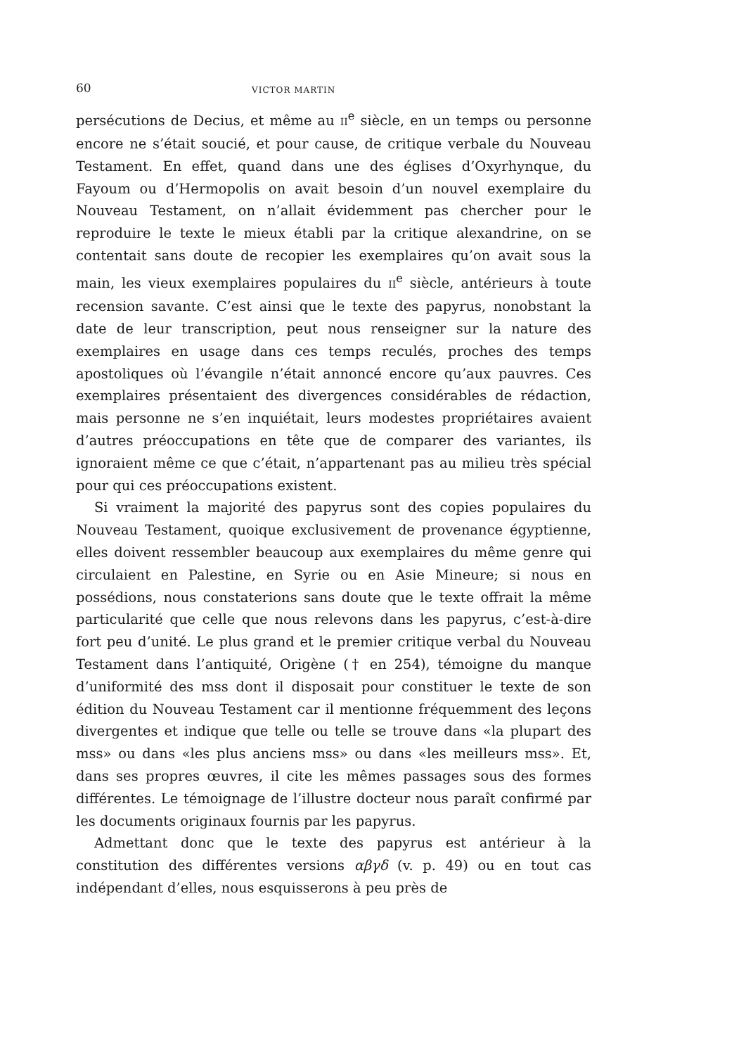60 VICTOR MARTIN
persécutions de Decius, et même au II<sup>e</sup> siècle, en un temps ou personne encore ne s’était soucié, et pour cause, de critique verbale du Nouveau Testament. En effet, quand dans une des églises d’Oxyrhynque, du Fayoum ou d’Hermopolis on avait besoin d’un nouvel exemplaire du Nouveau Testament, on n’allait évidemment pas chercher pour le reproduire le texte le mieux établi par la critique alexandrine, on se contentait sans doute de recopier les exemplaires qu’on avait sous la main, les vieux exemplaires populaires du II<sup>e</sup> siècle, antérieurs à toute recension savante. C’est ainsi que le texte des papyrus, nonobstant la date de leur transcription, peut nous renseigner sur la nature des exemplaires en usage dans ces temps reculés, proches des temps apostoliques où l’évangile n’était annoncé encore qu’aux pauvres. Ces exemplaires présentaient des divergences considérables de rédaction, mais personne ne s’en inquiétait, leurs modestes propriétaires avaient d’autres préoccupations en tête que de comparer des variantes, ils ignoraient même ce que c’était, n’appartenant pas au milieu très spécial pour qui ces préoccupations existent.
Si vraiment la majorité des papyrus sont des copies populaires du Nouveau Testament, quoique exclusivement de provenance égyptienne, elles doivent ressembler beaucoup aux exemplaires du même genre qui circulaient en Palestine, en Syrie ou en Asie Mineure; si nous en possédions, nous constaterions sans doute que le texte offrait la même particularité que celle que nous relevons dans les papyrus, c’est-à-dire fort peu d’unité. Le plus grand et le premier critique verbal du Nouveau Testament dans l’antiquité, Origène († en 254), témoigne du manque d’uniformité des mss dont il disposait pour constituer le texte de son édition du Nouveau Testament car il mentionne fréquemment des leçons divergentes et indique que telle ou telle se trouve dans «la plupart des mss» ou dans «les plus anciens mss» ou dans «les meilleurs mss». Et, dans ses propres œuvres, il cite les mêmes passages sous des formes différentes. Le témoignage de l’illustre docteur nous paraît confirmé par les documents originaux fournis par les papyrus.
Admettant donc que le texte des papyrus est antérieur à la constitution des différentes versions αβγδ (v. p. 49) ou en tout cas indépendant d’elles, nous esquisserons à peu près de